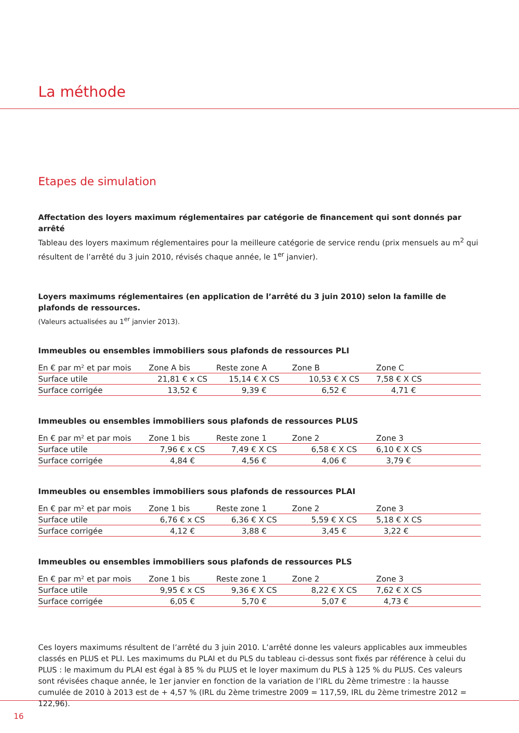La méthode
Etapes de simulation
Affectation des loyers maximum réglementaires par catégorie de financement qui sont donnés par arrêté
Tableau des loyers maximum réglementaires pour la meilleure catégorie de service rendu (prix mensuels au m<sup>2</sup> qui résultent de l’arrêté du 3 juin 2010, révisés chaque année, le 1<sup>er</sup> janvier).
Loyers maximums réglementaires (en application de l’arrêté du 3 juin 2010) selon la famille de plafonds de ressources.
(Valeurs actualisées au 1<sup>er</sup> janvier 2013).
Immeubles ou ensembles immobiliers sous plafonds de ressources PLI
| En € par m² et par mois | Zone A bis | Reste zone A | Zone B | Zone C |
| --- | --- | --- | --- | --- |
| Surface utile | 21,81 € x CS | 15,14 € X CS | 10,53 € X CS | 7,58 € X CS |
| Surface corrigée | 13,52 € | 9,39 € | 6,52 € | 4,71 € |
Immeubles ou ensembles immobiliers sous plafonds de ressources PLUS
| En € par m² et par mois | Zone 1 bis | Reste zone 1 | Zone 2 | Zone 3 |
| --- | --- | --- | --- | --- |
| Surface utile | 7,96 € x CS | 7,49 € X CS | 6,58 € X CS | 6,10 € X CS |
| Surface corrigée | 4,84 € | 4,56 € | 4,06 € | 3,79 € |
Immeubles ou ensembles immobiliers sous plafonds de ressources PLAI
| En € par m² et par mois | Zone 1 bis | Reste zone 1 | Zone 2 | Zone 3 |
| --- | --- | --- | --- | --- |
| Surface utile | 6,76 € x CS | 6,36 € X CS | 5,59 € X CS | 5,18 € X CS |
| Surface corrigée | 4,12 € | 3,88 € | 3,45 € | 3,22 € |
Immeubles ou ensembles immobiliers sous plafonds de ressources PLS
| En € par m² et par mois | Zone 1 bis | Reste zone 1 | Zone 2 | Zone 3 |
| --- | --- | --- | --- | --- |
| Surface utile | 9,95 € x CS | 9,36 € X CS | 8,22 € X CS | 7,62 € X CS |
| Surface corrigée | 6,05 € | 5,70 € | 5,07 € | 4,73 € |
Ces loyers maximums résultent de l’arrêté du 3 juin 2010. L’arrêté donne les valeurs applicables aux immeubles classés en PLUS et PLI. Les maximums du PLAI et du PLS du tableau ci-dessus sont fixés par référence à celui du PLUS : le maximum du PLAI est égal à 85 % du PLUS et le loyer maximum du PLS à 125 % du PLUS. Ces valeurs sont révisées chaque année, le 1er janvier en fonction de la variation de l’IRL du 2ème trimestre : la hausse cumulée de 2010 à 2013 est de + 4,57 % (IRL du 2ème trimestre 2009 = 117,59, IRL du 2ème trimestre 2012 = 122,96).
16